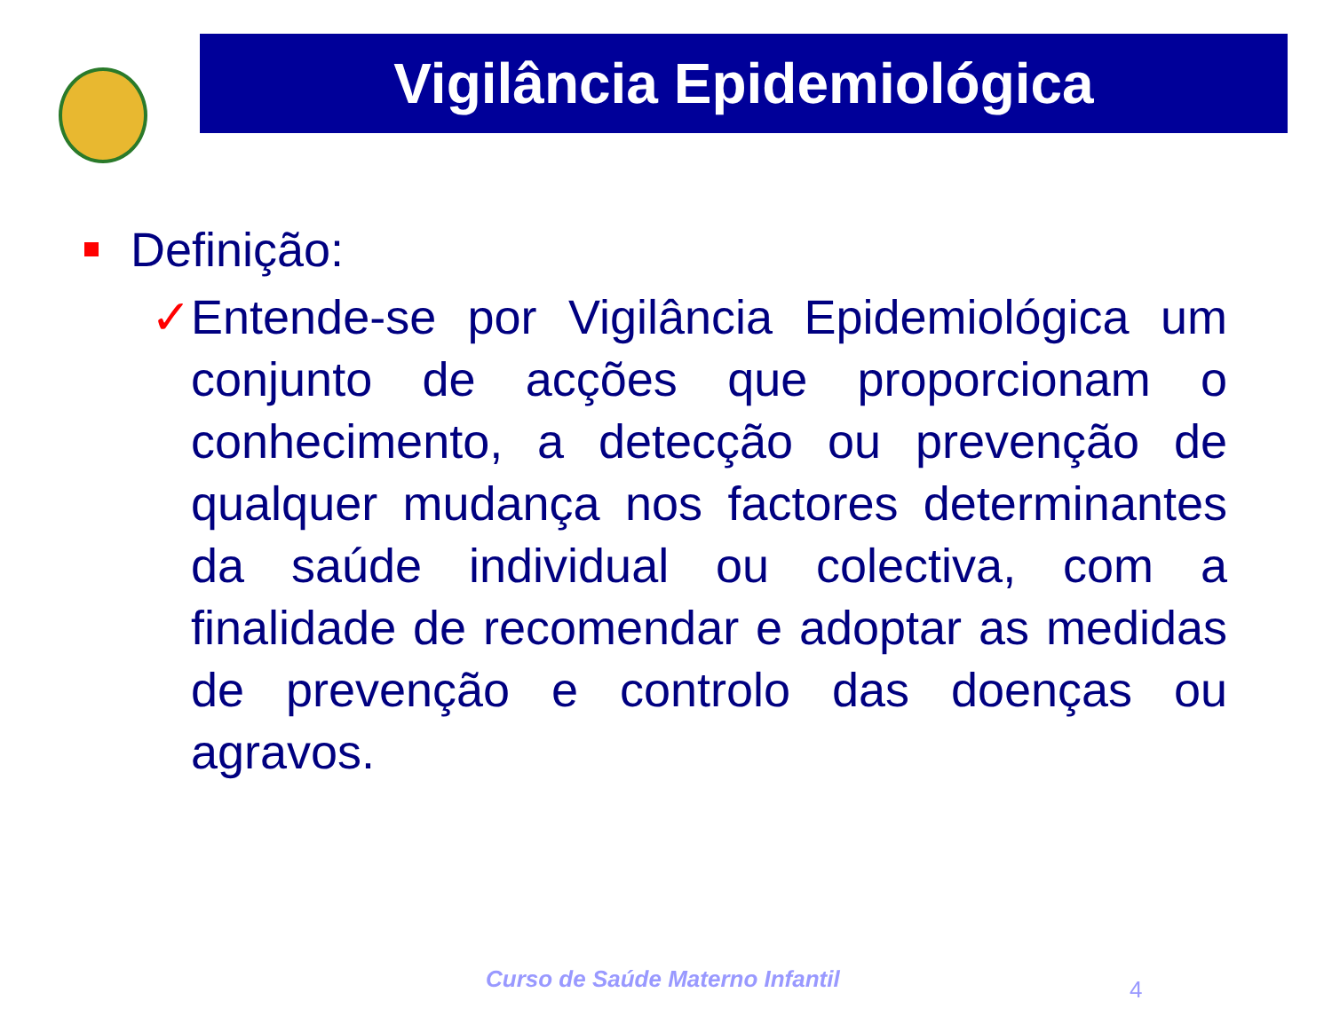Vigilância Epidemiológica
Definição:
✓ Entende-se por Vigilância Epidemiológica um conjunto de acções que proporcionam o conhecimento, a detecção ou prevenção de qualquer mudança nos factores determinantes da saúde individual ou colectiva, com a finalidade de recomendar e adoptar as medidas de prevenção e controlo das doenças ou agravos.
Curso de Saúde Materno Infantil
4